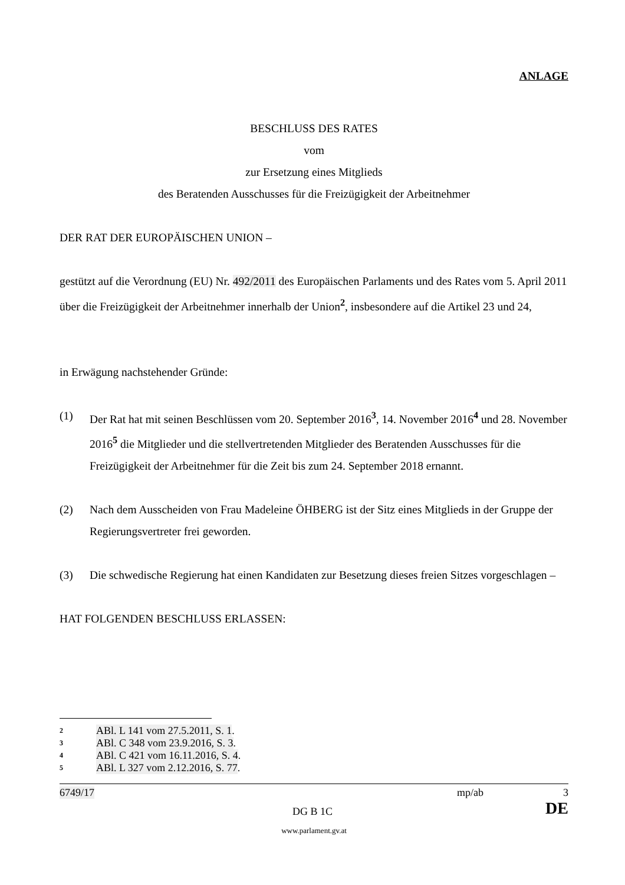ANLAGE
BESCHLUSS DES RATES
vom
zur Ersetzung eines Mitglieds
des Beratenden Ausschusses für die Freizügigkeit der Arbeitnehmer
DER RAT DER EUROPÄISCHEN UNION –
gestützt auf die Verordnung (EU) Nr. 492/2011 des Europäischen Parlaments und des Rates vom 5. April 2011 über die Freizügigkeit der Arbeitnehmer innerhalb der Union<sup>2</sup>, insbesondere auf die Artikel 23 und 24,
in Erwägung nachstehender Gründe:
(1) Der Rat hat mit seinen Beschlüssen vom 20. September 2016<sup>3</sup>, 14. November 2016<sup>4</sup> und 28. November 2016<sup>5</sup> die Mitglieder und die stellvertretenden Mitglieder des Beratenden Ausschusses für die Freizügigkeit der Arbeitnehmer für die Zeit bis zum 24. September 2018 ernannt.
(2) Nach dem Ausscheiden von Frau Madeleine ÖHBERG ist der Sitz eines Mitglieds in der Gruppe der Regierungsvertreter frei geworden.
(3) Die schwedische Regierung hat einen Kandidaten zur Besetzung dieses freien Sitzes vorgeschlagen –
HAT FOLGENDEN BESCHLUSS ERLASSEN:
2 ABl. L 141 vom 27.5.2011, S. 1.
3 ABl. C 348 vom 23.9.2016, S. 3.
4 ABl. C 421 vom 16.11.2016, S. 4.
5 ABl. L 327 vom 2.12.2016, S. 77.
6749/17 mp/ab 3
DG B 1C DE
www.parlament.gv.at